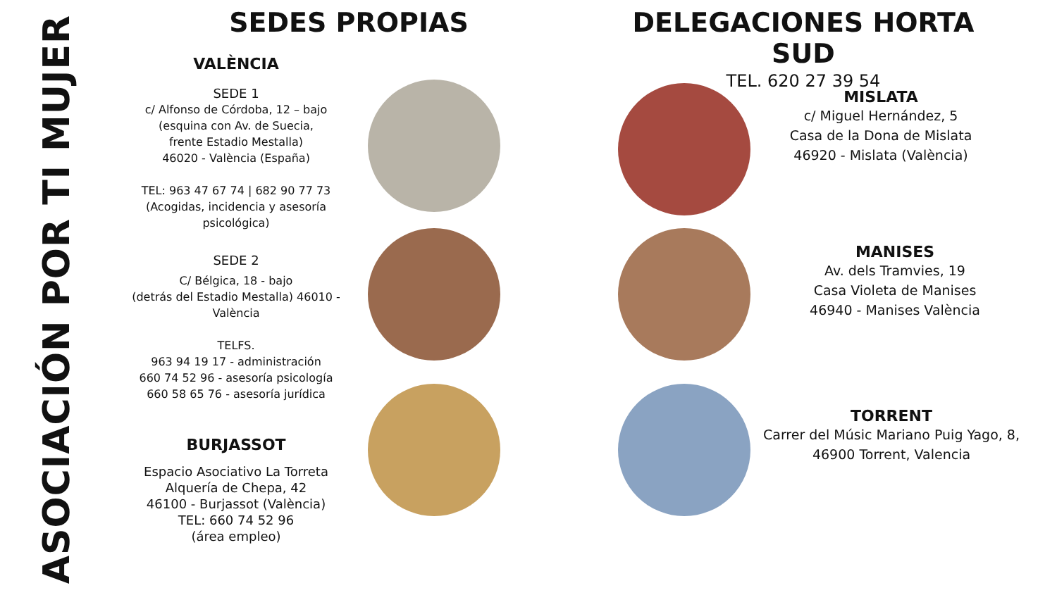ASOCIACIÓN POR TI MUJER
SEDES PROPIAS
VALÈNCIA
SEDE 1
c/ Alfonso de Córdoba, 12 – bajo
(esquina con Av. de Suecia,
frente Estadio Mestalla)
46020 - València (España)
TEL: 963 47 67 74 | 682 90 77 73
(Acogidas, incidencia y asesoría
psicológica)
SEDE 2
C/ Bélgica, 18 - bajo
(detrás del Estadio Mestalla) 46010 -
València
TELFS.
963 94 19 17 - administración
660 74 52 96 - asesoría psicología
660 58 65 76 - asesoría jurídica
BURJASSOT
Espacio Asociativo La Torreta
Alquería de Chepa, 42
46100 - Burjassot (València)
TEL: 660 74 52 96
(área empleo)
DELEGACIONES HORTA SUD
TEL. 620 27 39 54
MISLATA
c/ Miguel Hernández, 5
Casa de la Dona de Mislata
46920 - Mislata (València)
MANISES
Av. dels Tramvies, 19
Casa Violeta de Manises
46940 - Manises València
TORRENT
Carrer del Músic Mariano Puig Yago, 8,
46900 Torrent, Valencia